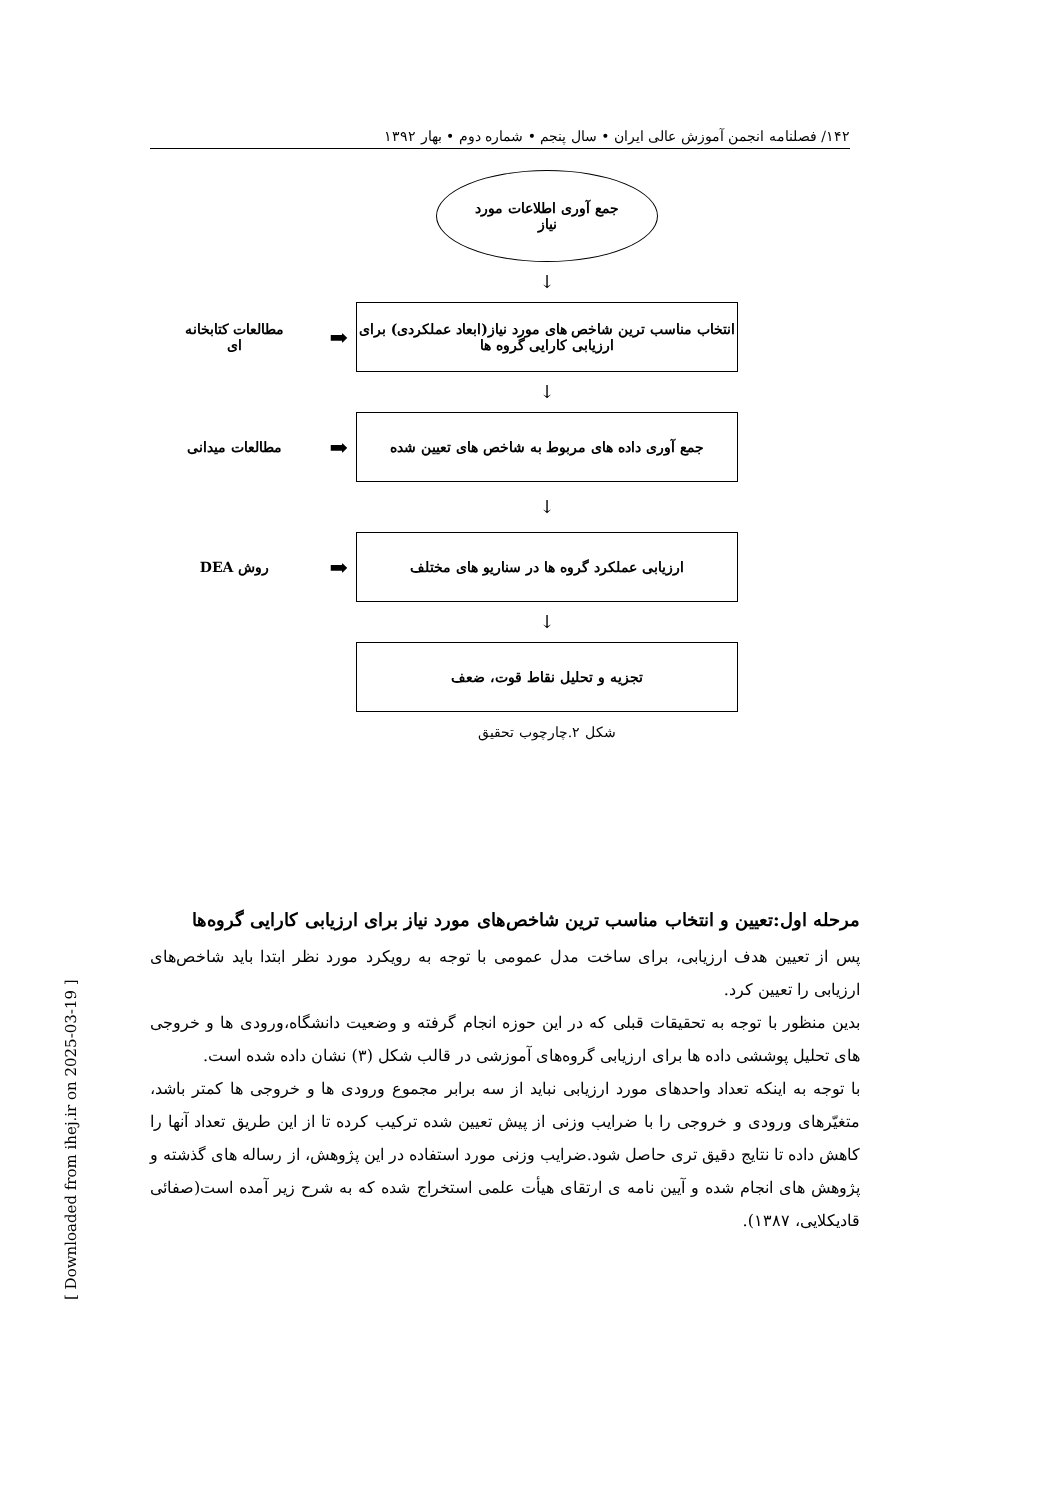۱۴۲/ فصلنامه انجمن آموزش عالی ایران • سال پنجم • شماره دوم • بهار ۱۳۹۲
[ Downloaded from ihej.ir on 2025-03-19 ]
جمع آوری اطلاعات مورد
نیاز
↓
مطالعات کتابخانه ای
انتخاب مناسب ترین شاخص های مورد نیاز(ابعاد عملکردی) برای ارزیابی کارایی گروه ها
➡
↓
جمع آوری داده های مربوط به شاخص های تعیین شده
➡
مطالعات میدانی
↓
ارزیابی عملکرد گروه ها در سناریو های مختلف
➡
روش DEA
↓
تجزیه و تحلیل نقاط قوت، ضعف
شکل ۲.چارچوب تحقیق
مرحله اول:تعیین و انتخاب مناسب ترین شاخص‌های مورد نیاز برای ارزیابی کارایی گروه‌ها
پس از تعیین هدف ارزیابی، برای ساخت مدل عمومی با توجه به رویکرد مورد نظر ابتدا باید شاخص‌های ارزیابی را تعیین کرد.
بدین منظور با توجه به تحقیقات قبلی که در این حوزه انجام گرفته و وضعیت دانشگاه،ورودی ها و خروجی های تحلیل پوششی داده ها برای ارزیابی گروه‌های آموزشی در قالب شکل (۳) نشان داده شده است.
با توجه به اینکه تعداد واحدهای مورد ارزیابی نباید از سه برابر مجموع ورودی ها و خروجی ها کمتر باشد، متغیّرهای ورودی و خروجی را با ضرایب وزنی از پیش تعیین شده ترکیب کرده تا از این طریق تعداد آنها را کاهش داده تا نتایج دقیق تری حاصل شود.ضرایب وزنی مورد استفاده در این پژوهش، از رساله های گذشته و پژوهش های انجام شده و آیین نامه ی ارتقای هیأت علمی استخراج شده که به شرح زیر آمده است(صفائی قادیکلایی، ۱۳۸۷).